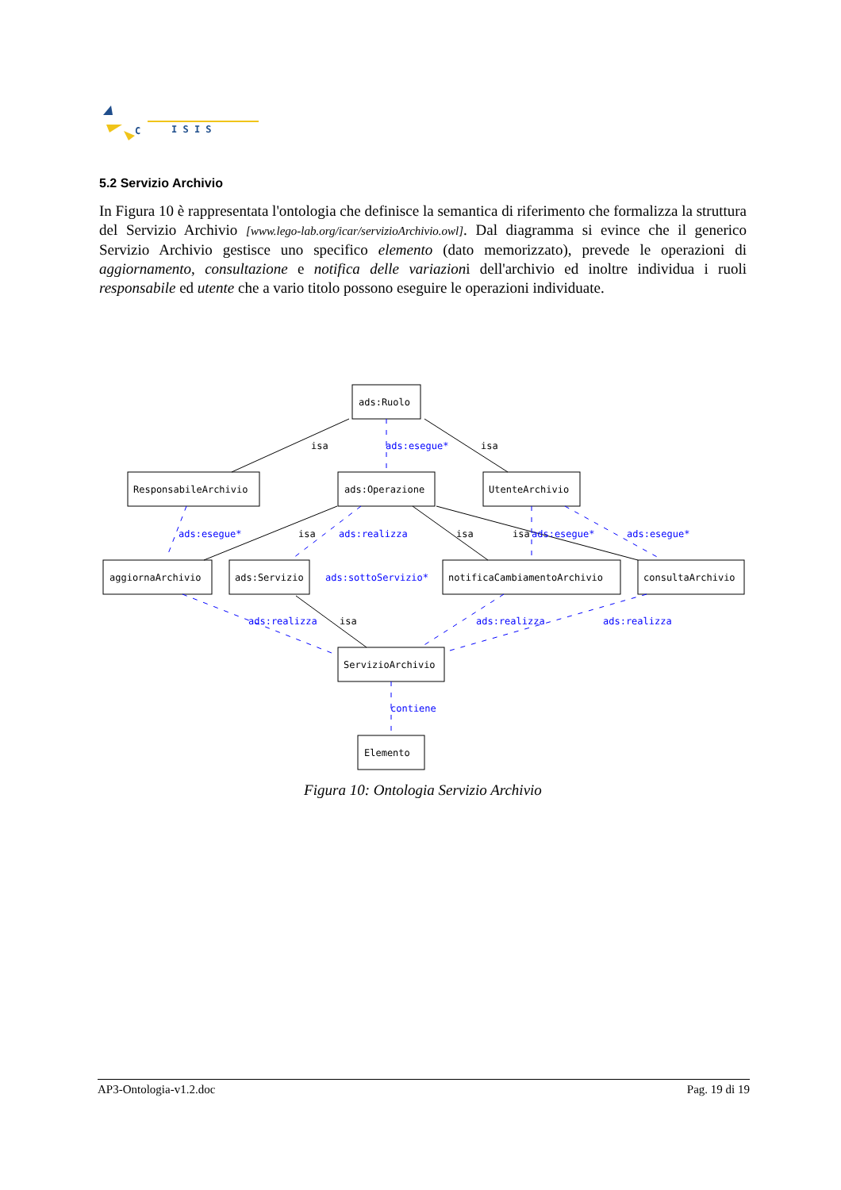C
I S I S
5.2 Servizio Archivio
In Figura 10 è rappresentata l'ontologia che definisce la semantica di riferimento che formalizza la struttura del Servizio Archivio [www.lego-lab.org/icar/servizioArchivio.owl]. Dal diagramma si evince che il generico Servizio Archivio gestisce uno specifico elemento (dato memorizzato), prevede le operazioni di aggiornamento, consultazione e notifica delle variazioni dell'archivio ed inoltre individua i ruoli responsabile ed utente che a vario titolo possono eseguire le operazioni individuate.
ads:Ruolo
ResponsabileArchivio
ads:Operazione
UtenteArchivio
aggiornaArchivio
ads:Servizio
notificaCambiamentoArchivio
consultaArchivio
ServizioArchivio
Elemento
isa
isa
isa
isa
isa
isa
ads:esegue*
ads:esegue*
ads:realizza
ads:esegue*
ads:esegue*
ads:sottoServizio*
ads:realizza
ads:realizza
ads:realizza
contiene
Figura 10: Ontologia Servizio Archivio
AP3-Ontologia-v1.2.doc Pag. 19 di 19